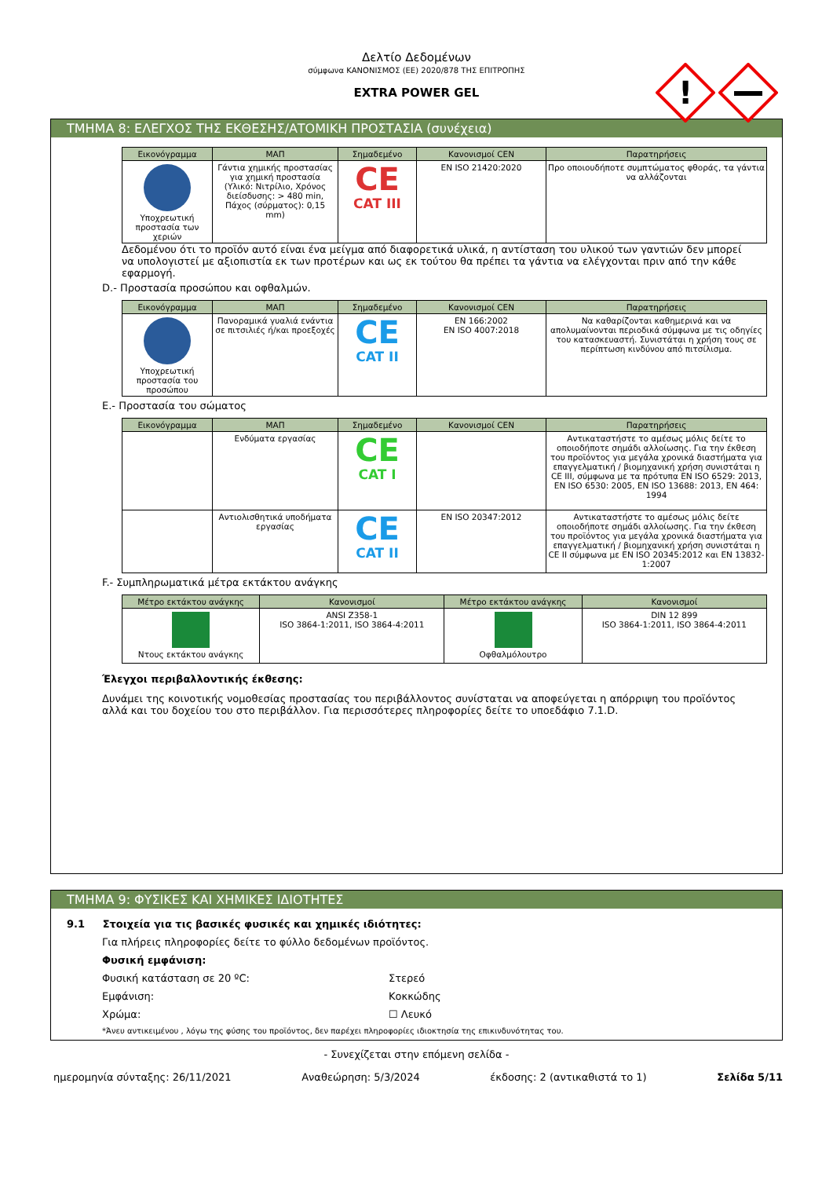Δελτίο Δεδομένων
σύμφωνα ΚΑΝΟΝΙΣΜΟΣ (ΕΕ) 2020/878 ΤΗΣ ΕΠΙΤΡΟΠΗΣ
EXTRA POWER GEL
!
ΤΜΗΜΑ 8: ΕΛΕΓΧΟΣ ΤΗΣ ΕΚΘΕΣΗΣ/ΑΤΟΜΙΚΗ ΠΡΟΣΤΑΣΙΑ (συνέχεια)
| Εικονόγραμμα | ΜΑΠ | Σημαδεμένο | Κανονισμοί CEN | Παρατηρήσεις |
| --- | --- | --- | --- | --- |
| Υποχρεωτική προστασία των χεριών | Γάντια χημικής προστασίας για χημική προστασία (Υλικό: Νιτρίλιο, Χρόνος διείσδυσης: > 480 min, Πάχος (σύρματος): 0,15 mm) | CE CAT III | EN ISO 21420:2020 | Προ οποιουδήποτε συμπτώματος φθοράς, τα γάντια να αλλάζονται |
Δεδομένου ότι το προϊόν αυτό είναι ένα μείγμα από διαφορετικά υλικά, η αντίσταση του υλικού των γαντιών δεν μπορεί να υπολογιστεί με αξιοπιστία εκ των προτέρων και ως εκ τούτου θα πρέπει τα γάντια να ελέγχονται πριν από την κάθε εφαρμογή.
D.- Προστασία προσώπου και οφθαλμών.
| Εικονόγραμμα | ΜΑΠ | Σημαδεμένο | Κανονισμοί CEN | Παρατηρήσεις |
| --- | --- | --- | --- | --- |
| Υποχρεωτική προστασία του προσώπου | Πανοραμικά γυαλιά ενάντια σε πιτσιλιές ή/και προεξοχές | CE CAT II | EN 166:2002 EN ISO 4007:2018 | Να καθαρίζονται καθημερινά και να απολυμαίνονται περιοδικά σύμφωνα με τις οδηγίες του κατασκευαστή. Συνιστάται η χρήση τους σε περίπτωση κινδύνου από πιτσίλισμα. |
E.- Προστασία του σώματος
| Εικονόγραμμα | ΜΑΠ | Σημαδεμένο | Κανονισμοί CEN | Παρατηρήσεις |
| --- | --- | --- | --- | --- |
| | Ενδύματα εργασίας | CE CAT I | | Αντικαταστήστε το αμέσως μόλις δείτε το οποιοδήποτε σημάδι αλλοίωσης. Για την έκθεση του προϊόντος για μεγάλα χρονικά διαστήματα για επαγγελματική / βιομηχανική χρήση συνιστάται η CE III, σύμφωνα με τα πρότυπα EN ISO 6529: 2013, EN ISO 6530: 2005, EN ISO 13688: 2013, EN 464: 1994 |
| | Αντιολισθητικά υποδήματα εργασίας | CE CAT II | EN ISO 20347:2012 | Αντικαταστήστε το αμέσως μόλις δείτε οποιοδήποτε σημάδι αλλοίωσης. Για την έκθεση του προϊόντος για μεγάλα χρονικά διαστήματα για επαγγελματική / βιομηχανική χρήση συνιστάται η CE II σύμφωνα με EN ISO 20345:2012 και EN 13832-1:2007 |
F.- Συμπληρωματικά μέτρα εκτάκτου ανάγκης
| Μέτρο εκτάκτου ανάγκης | Κανονισμοί | Μέτρο εκτάκτου ανάγκης | Κανονισμοί |
| --- | --- | --- | --- |
| Ντους εκτάκτου ανάγκης | ANSI Z358-1 ISO 3864-1:2011, ISO 3864-4:2011 | Οφθαλμόλουτρο | DIN 12 899 ISO 3864-1:2011, ISO 3864-4:2011 |
Έλεγχοι περιβαλλοντικής έκθεσης:
Δυνάμει της κοινοτικής νομοθεσίας προστασίας του περιβάλλοντος συνίσταται να αποφεύγεται η απόρριψη του προϊόντος αλλά και του δοχείου του στο περιβάλλον. Για περισσότερες πληροφορίες δείτε το υποεδάφιο 7.1.D.
ΤΜΗΜΑ 9: ΦΥΣΙΚΕΣ ΚΑΙ ΧΗΜΙΚΕΣ ΙΔΙΟΤΗΤΕΣ
9.1 Στοιχεία για τις βασικές φυσικές και χημικές ιδιότητες:
Για πλήρεις πληροφορίες δείτε το φύλλο δεδομένων προϊόντος.
Φυσική εμφάνιση:
Φυσική κατάσταση σε 20 ºC: Στερεό
Εμφάνιση: Κοκκώδης
Χρώμα: ☐ Λευκό
*Άνευ αντικειμένου , λόγω της φύσης του προϊόντος, δεν παρέχει πληροφορίες ιδιοκτησία της επικινδυνότητας του.
- Συνεχίζεται στην επόμενη σελίδα -
ημερομηνία σύνταξης: 26/11/2021 Αναθεώρηση: 5/3/2024 έκδοσης: 2 (αντικαθιστά το 1) Σελίδα 5/11